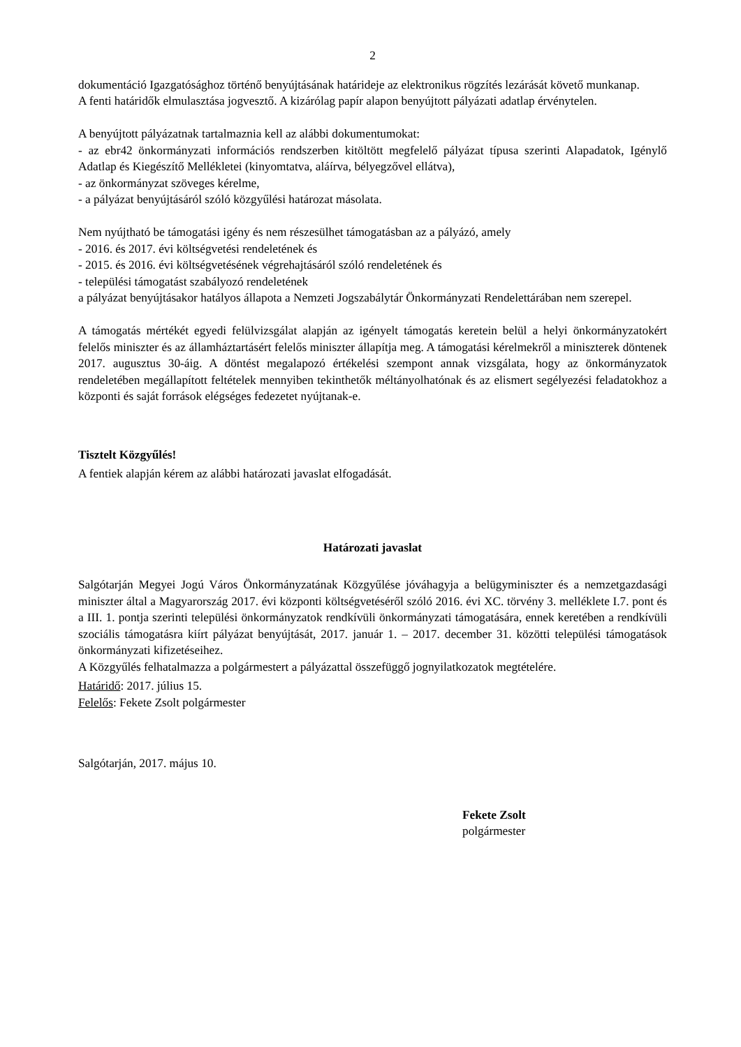2
dokumentáció Igazgatósághoz történő benyújtásának határideje az elektronikus rögzítés lezárását követő munkanap.
A fenti határidők elmulasztása jogvesztő. A kizárólag papír alapon benyújtott pályázati adatlap érvénytelen.
A benyújtott pályázatnak tartalmaznia kell az alábbi dokumentumokat:
- az ebr42 önkormányzati információs rendszerben kitöltött megfelelő pályázat típusa szerinti Alapadatok, Igénylő Adatlap és Kiegészítő Mellékletei (kinyomtatva, aláírva, bélyegzővel ellátva),
- az önkormányzat szöveges kérelme,
- a pályázat benyújtásáról szóló közgyűlési határozat másolata.
Nem nyújtható be támogatási igény és nem részesülhet támogatásban az a pályázó, amely
- 2016. és 2017. évi költségvetési rendeletének és
- 2015. és 2016. évi költségvetésének végrehajtásáról szóló rendeletének és
- települési támogatást szabályozó rendeletének
a pályázat benyújtásakor hatályos állapota a Nemzeti Jogszabálytár Önkormányzati Rendelettárában nem szerepel.
A támogatás mértékét egyedi felülvizsgálat alapján az igényelt támogatás keretein belül a helyi önkormányzatokért felelős miniszter és az államháztartásért felelős miniszter állapítja meg. A támogatási kérelmekről a miniszterek döntenek 2017. augusztus 30-áig. A döntést megalapozó értékelési szempont annak vizsgálata, hogy az önkormányzatok rendeletében megállapított feltételek mennyiben tekinthetők méltányolhatónak és az elismert segélyezési feladatokhoz a központi és saját források elégséges fedezetet nyújtanak-e.
Tisztelt Közgyűlés!
A fentiek alapján kérem az alábbi határozati javaslat elfogadását.
Határozati javaslat
Salgótarján Megyei Jogú Város Önkormányzatának Közgyűlése jóváhagyja a belügyminiszter és a nemzetgazdasági miniszter által a Magyarország 2017. évi központi költségvetéséről szóló 2016. évi XC. törvény 3. melléklete I.7. pont és a III. 1. pontja szerinti települési önkormányzatok rendkívüli önkormányzati támogatására, ennek keretében a rendkívüli szociális támogatásra kiírt pályázat benyújtását, 2017. január 1. – 2017. december 31. közötti települési támogatások önkormányzati kifizetéseihez.
A Közgyűlés felhatalmazza a polgármestert a pályázattal összefüggő jognyilatkozatok megtételére.
Határidő: 2017. július 15.
Felelős: Fekete Zsolt polgármester
Salgótarján, 2017. május 10.
Fekete Zsolt
polgármester